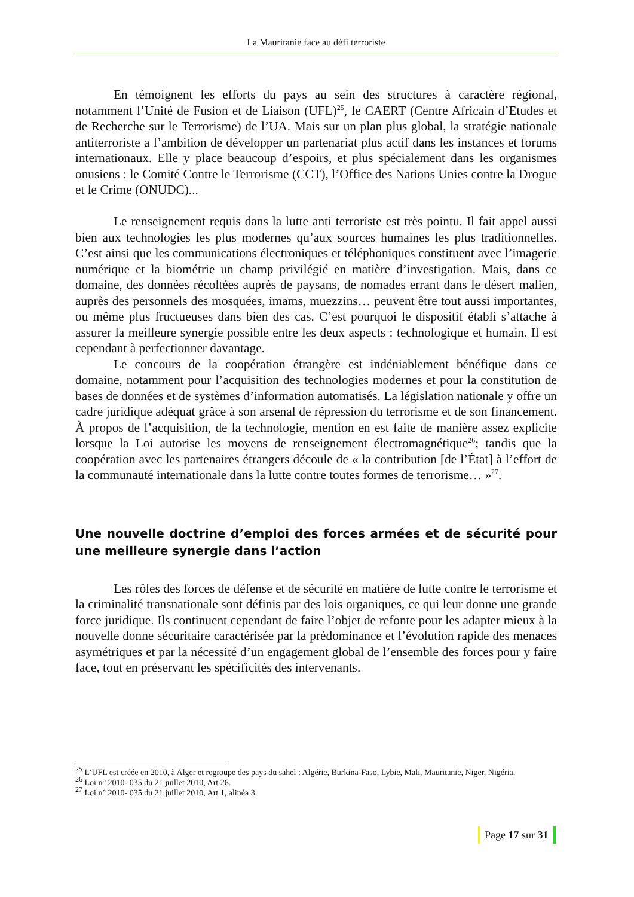La Mauritanie face au défi terroriste
En témoignent les efforts du pays au sein des structures à caractère régional, notamment l’Unité de Fusion et de Liaison (UFL)<sup>25</sup>, le CAERT (Centre Africain d’Etudes et de Recherche sur le Terrorisme) de l’UA. Mais sur un plan plus global, la stratégie nationale antiterroriste a l’ambition de développer un partenariat plus actif dans les instances et forums internationaux. Elle y place beaucoup d’espoirs, et plus spécialement dans les organismes onusiens : le Comité Contre le Terrorisme (CCT), l’Office des Nations Unies contre la Drogue et le Crime (ONUDC)...
Le renseignement requis dans la lutte anti terroriste est très pointu. Il fait appel aussi bien aux technologies les plus modernes qu’aux sources humaines les plus traditionnelles. C’est ainsi que les communications électroniques et téléphoniques constituent avec l’imagerie numérique et la biométrie un champ privilégié en matière d’investigation. Mais, dans ce domaine, des données récoltées auprès de paysans, de nomades errant dans le désert malien, auprès des personnels des mosquées, imams, muezzins… peuvent être tout aussi importantes, ou même plus fructueuses dans bien des cas. C’est pourquoi le dispositif établi s’attache à assurer la meilleure synergie possible entre les deux aspects : technologique et humain. Il est cependant à perfectionner davantage.
Le concours de la coopération étrangère est indéniablement bénéfique dans ce domaine, notamment pour l’acquisition des technologies modernes et pour la constitution de bases de données et de systèmes d’information automatisés. La législation nationale y offre un cadre juridique adéquat grâce à son arsenal de répression du terrorisme et de son financement. À propos de l’acquisition, de la technologie, mention en est faite de manière assez explicite lorsque la Loi autorise les moyens de renseignement électromagnétique<sup>26</sup>; tandis que la coopération avec les partenaires étrangers découle de « la contribution [de l’État] à l’effort de la communauté internationale dans la lutte contre toutes formes de terrorisme… »<sup>27</sup>.
Une nouvelle doctrine d’emploi des forces armées et de sécurité pour une meilleure synergie dans l’action
Les rôles des forces de défense et de sécurité en matière de lutte contre le terrorisme et la criminalité transnationale sont définis par des lois organiques, ce qui leur donne une grande force juridique. Ils continuent cependant de faire l’objet de refonte pour les adapter mieux à la nouvelle donne sécuritaire caractérisée par la prédominance et l’évolution rapide des menaces asymétriques et par la nécessité d’un engagement global de l’ensemble des forces pour y faire face, tout en préservant les spécificités des intervenants.
<sup>25</sup> L’UFL est créée en 2010, à Alger et regroupe des pays du sahel : Algérie, Burkina-Faso, Lybie, Mali, Mauritanie, Niger, Nigéria.
<sup>26</sup> Loi n° 2010- 035 du 21 juillet 2010, Art 26.
<sup>27</sup> Loi n° 2010- 035 du 21 juillet 2010, Art 1, alinéa 3.
Page 17 sur 31